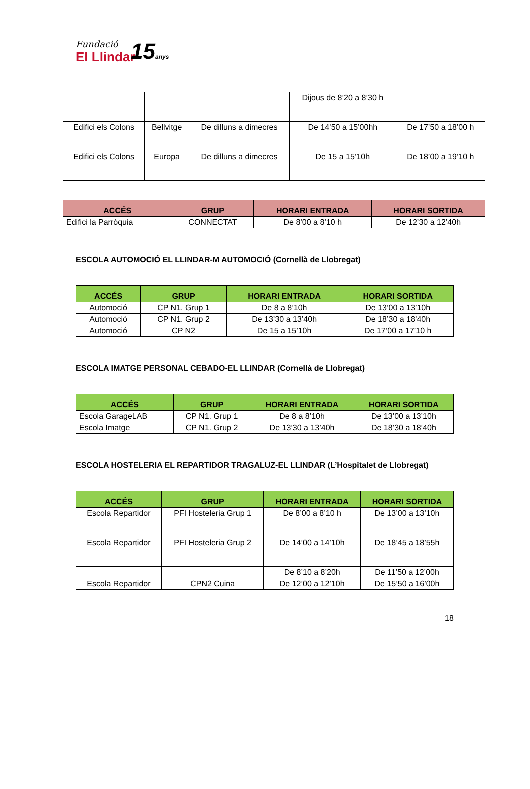Fundació
El Llindar
15anys
| | | | Dijous de 8’20 a 8’30 h | |
| Edifici els Colons | Bellvitge | De dilluns a dimecres | De 14’50 a 15’00hh | De 17’50 a 18’00 h |
| Edifici els Colons | Europa | De dilluns a dimecres | De 15 a 15’10h | De 18’00 a 19’10 h |
| ACCÉS | GRUP | HORARI ENTRADA | HORARI SORTIDA |
| --- | --- | --- | --- |
| Edifici la Parròquia | CONNECTAT | De 8’00 a 8’10 h | De 12’30 a 12’40h |
ESCOLA AUTOMOCIÓ EL LLINDAR-M AUTOMOCIÓ (Cornellà de Llobregat)
| ACCÉS | GRUP | HORARI ENTRADA | HORARI SORTIDA |
| --- | --- | --- | --- |
| Automoció | CP N1. Grup 1 | De 8 a 8’10h | De 13’00 a 13’10h |
| Automoció | CP N1. Grup 2 | De 13’30 a 13’40h | De 18’30 a 18’40h |
| Automoció | CP N2 | De 15 a 15’10h | De 17’00 a 17’10 h |
ESCOLA IMATGE PERSONAL CEBADO-EL LLINDAR (Cornellà de Llobregat)
| ACCÉS | GRUP | HORARI ENTRADA | HORARI SORTIDA |
| --- | --- | --- | --- |
| Escola GarageLAB | CP N1. Grup 1 | De 8 a 8’10h | De 13’00 a 13’10h |
| Escola Imatge | CP N1. Grup 2 | De 13’30 a 13’40h | De 18’30 a 18’40h |
ESCOLA HOSTELERIA EL REPARTIDOR TRAGALUZ-EL LLINDAR (L’Hospitalet de Llobregat)
| ACCÉS | GRUP | HORARI ENTRADA | HORARI SORTIDA |
| --- | --- | --- | --- |
| Escola Repartidor | PFI Hosteleria Grup 1 | De 8’00 a 8’10 h | De 13’00 a 13’10h |
| Escola Repartidor | PFI Hosteleria Grup 2 | De 14’00 a 14’10h | De 18’45 a 18’55h |
| Escola Repartidor | CPN2 Cuina | De 8’10 a 8’20h | De 11’50 a 12’00h |
| | | De 12’00 a 12’10h | De 15’50 a 16’00h |
18